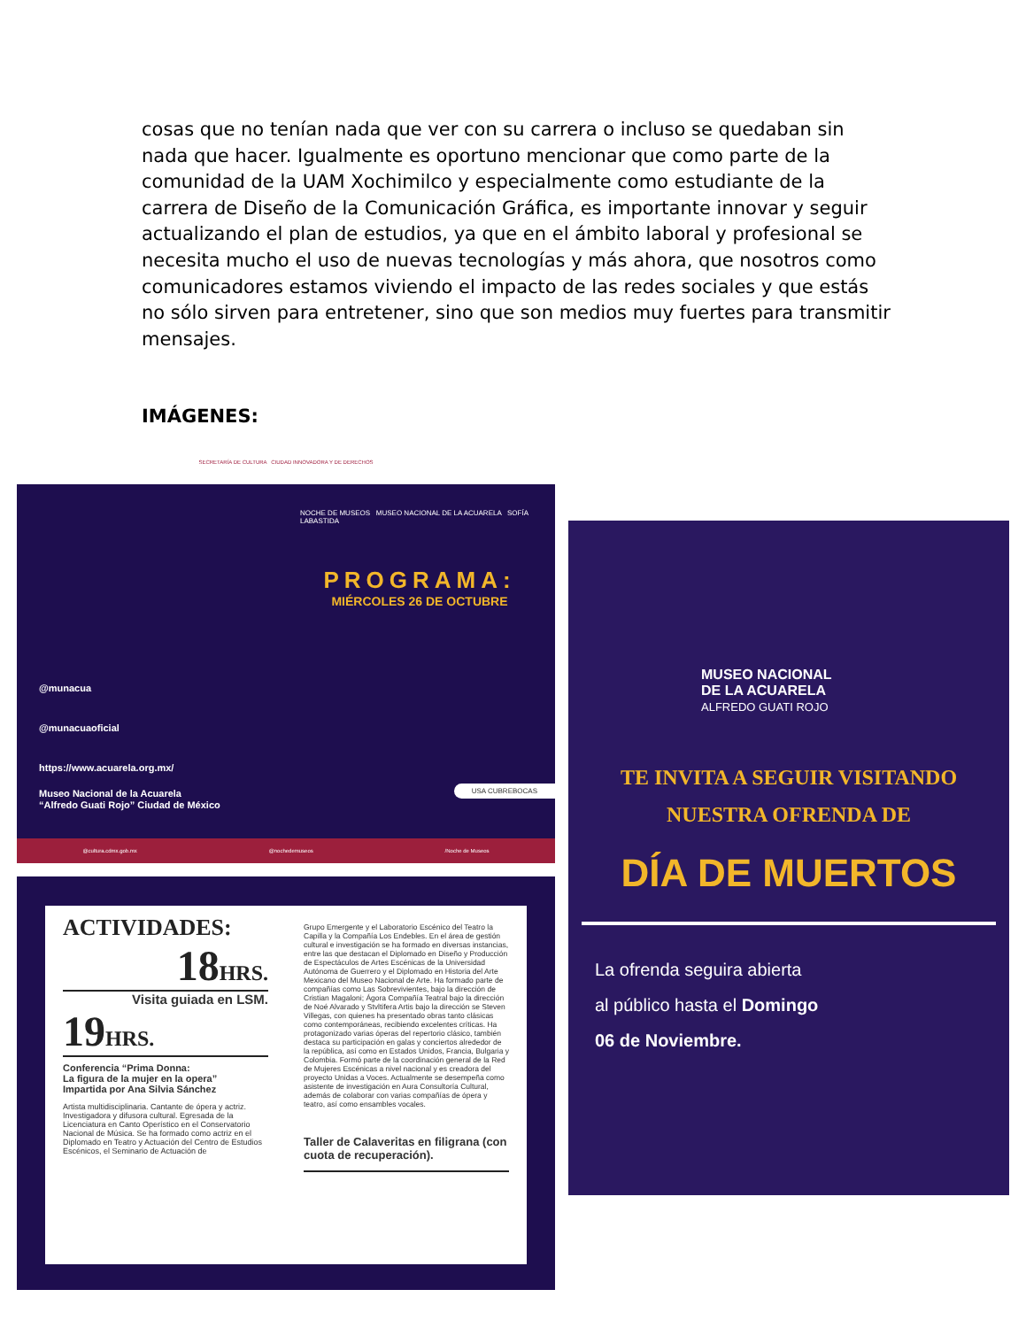cosas que no tenían nada que ver con su carrera o incluso se quedaban sin nada que hacer. Igualmente es oportuno mencionar que como parte de la comunidad de la UAM Xochimilco y especialmente como estudiante de la carrera de Diseño de la Comunicación Gráfica, es importante innovar y seguir actualizando el plan de estudios, ya que en el ámbito laboral y profesional se necesita mucho el uso de nuevas tecnologías y más ahora, que nosotros como comunicadores estamos viviendo el impacto de las redes sociales y que estás no sólo sirven para entretener, sino que son medios muy fuertes para transmitir mensajes.
IMÁGENES:
SECRETARÍA DE CULTURA CIUDAD INNOVADORA Y DE DERECHOS
NOCHE DE MUSEOS MUSEO NACIONAL DE LA ACUARELA SOFÍA LABASTIDA
PROGRAMA:
MIÉRCOLES 26 DE OCTUBRE
@munacua
@munacuaoficial
https://www.acuarela.org.mx/
Museo Nacional de la Acuarela
“Alfredo Guati Rojo” Ciudad de México
USA CUBREBOCAS
@cultura.cdmx.gob.mx @nochedemuseos /Noche de Museos
ACTIVIDADES:
18HRS.
Visita guiada en LSM.
19HRS.
Conferencia “Prima Donna:
La figura de la mujer en la opera”
Impartida por Ana Silvia Sánchez
Artista multidisciplinaria. Cantante de ópera y actriz. Investigadora y difusora cultural. Egresada de la Licenciatura en Canto Operístico en el Conservatorio Nacional de Música. Se ha formado como actriz en el Diplomado en Teatro y Actuación del Centro de Estudios Escénicos, el Seminario de Actuación de
Grupo Emergente y el Laboratorio Escénico del Teatro la Capilla y la Compañía Los Endebles. En el área de gestión cultural e investigación se ha formado en diversas instancias, entre las que destacan el Diplomado en Diseño y Producción de Espectáculos de Artes Escénicas de la Universidad Autónoma de Guerrero y el Diplomado en Historia del Arte Mexicano del Museo Nacional de Arte. Ha formado parte de compañías como Las Sobrevivientes, bajo la dirección de Cristian Magaloni; Ágora Compañía Teatral bajo la dirección de Noé Alvarado y Stvltifera Artis bajo la dirección se Steven Villegas, con quienes ha presentado obras tanto clásicas como contemporáneas, recibiendo excelentes críticas. Ha protagonizado varias óperas del repertorio clásico, también destaca su participación en galas y conciertos alrededor de la república, así como en Estados Unidos, Francia, Bulgaria y Colombia. Formó parte de la coordinación general de la Red de Mujeres Escénicas a nivel nacional y es creadora del proyecto Unidas a Voces. Actualmente se desempeña como asistente de investigación en Aura Consultoría Cultural, además de colaborar con varias compañías de ópera y teatro, así como ensambles vocales.
Taller de Calaveritas en filigrana (con cuota de recuperación).
MUSEO NACIONAL
DE LA ACUARELA
ALFREDO GUATI ROJO
TE INVITA A SEGUIR VISITANDO
NUESTRA OFRENDA DE
DÍA DE MUERTOS
La ofrenda seguira abierta
al público hasta el Domingo
06 de Noviembre.